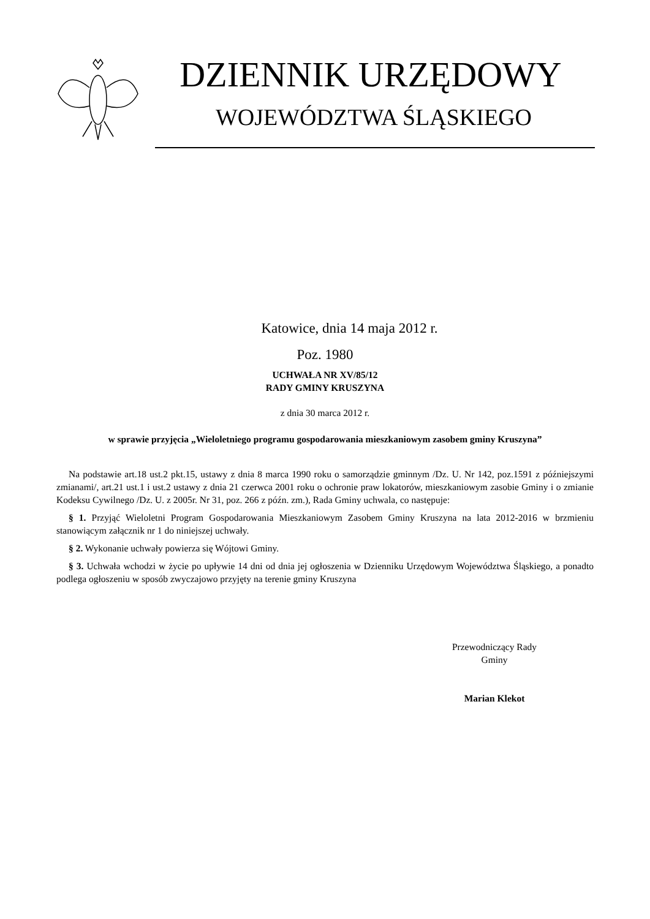DZIENNIK URZĘDOWY
WOJEWÓDZTWA ŚLĄSKIEGO
Katowice, dnia 14 maja 2012 r.
Poz. 1980
UCHWAŁA NR XV/85/12
RADY GMINY KRUSZYNA
z dnia 30 marca 2012 r.
w sprawie przyjęcia „Wieloletniego programu gospodarowania mieszkaniowym zasobem gminy Kruszyna”
Na podstawie art.18 ust.2 pkt.15, ustawy z dnia 8 marca 1990 roku o samorządzie gminnym /Dz. U. Nr 142, poz.1591 z późniejszymi zmianami/, art.21 ust.1 i ust.2 ustawy z dnia 21 czerwca 2001 roku o ochronie praw lokatorów, mieszkaniowym zasobie Gminy i o zmianie Kodeksu Cywilnego /Dz. U. z 2005r. Nr 31, poz. 266 z późn. zm.), Rada Gminy uchwala, co następuje:
§ 1. Przyjąć Wieloletni Program Gospodarowania Mieszkaniowym Zasobem Gminy Kruszyna na lata 2012-2016 w brzmieniu stanowiącym załącznik nr 1 do niniejszej uchwały.
§ 2. Wykonanie uchwały powierza się Wójtowi Gminy.
§ 3. Uchwała wchodzi w życie po upływie 14 dni od dnia jej ogłoszenia w Dzienniku Urzędowym Województwa Śląskiego, a ponadto podlega ogłoszeniu w sposób zwyczajowo przyjęty na terenie gminy Kruszyna
Przewodniczący Rady
Gminy
Marian Klekot